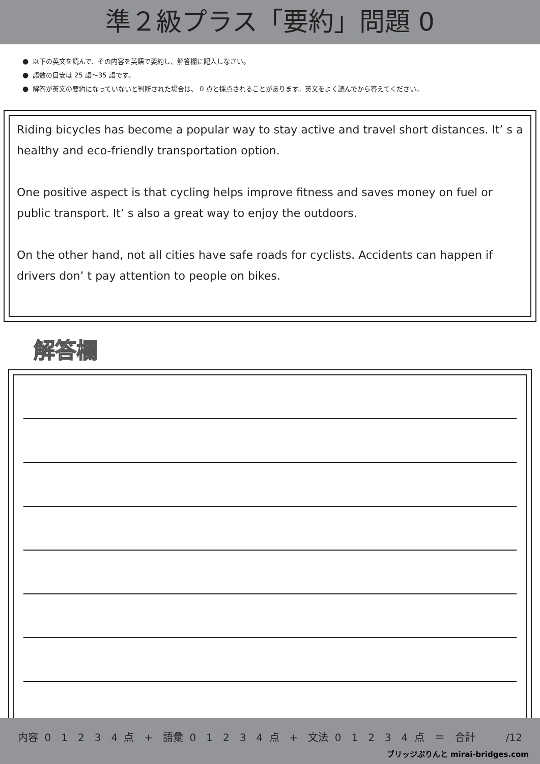準２級プラス「要約」問題 0
● 以下の英文を読んで、その内容を英語で要約し、解答欄に記入しなさい。
● 語数の目安は 25 語～35 語です。
● 解答が英文の要約になっていないと判断された場合は、 0 点と採点されることがあります。英文をよく読んでから答えてください。
Riding bicycles has become a popular way to stay active and travel short distances. It’ s a healthy and eco-friendly transportation option.
One positive aspect is that cycling helps improve fitness and saves money on fuel or public transport. It’ s also a great way to enjoy the outdoors.
On the other hand, not all cities have safe roads for cyclists. Accidents can happen if drivers don’ t pay attention to people on bikes.
解答欄
内容 0　1　2　3　4 点　+　語彙 0　1　2　3　4 点　+　文法 0　1　2　3　4 点　＝　合計　　　/12
ブリッジぷりんと mirai-bridges.com